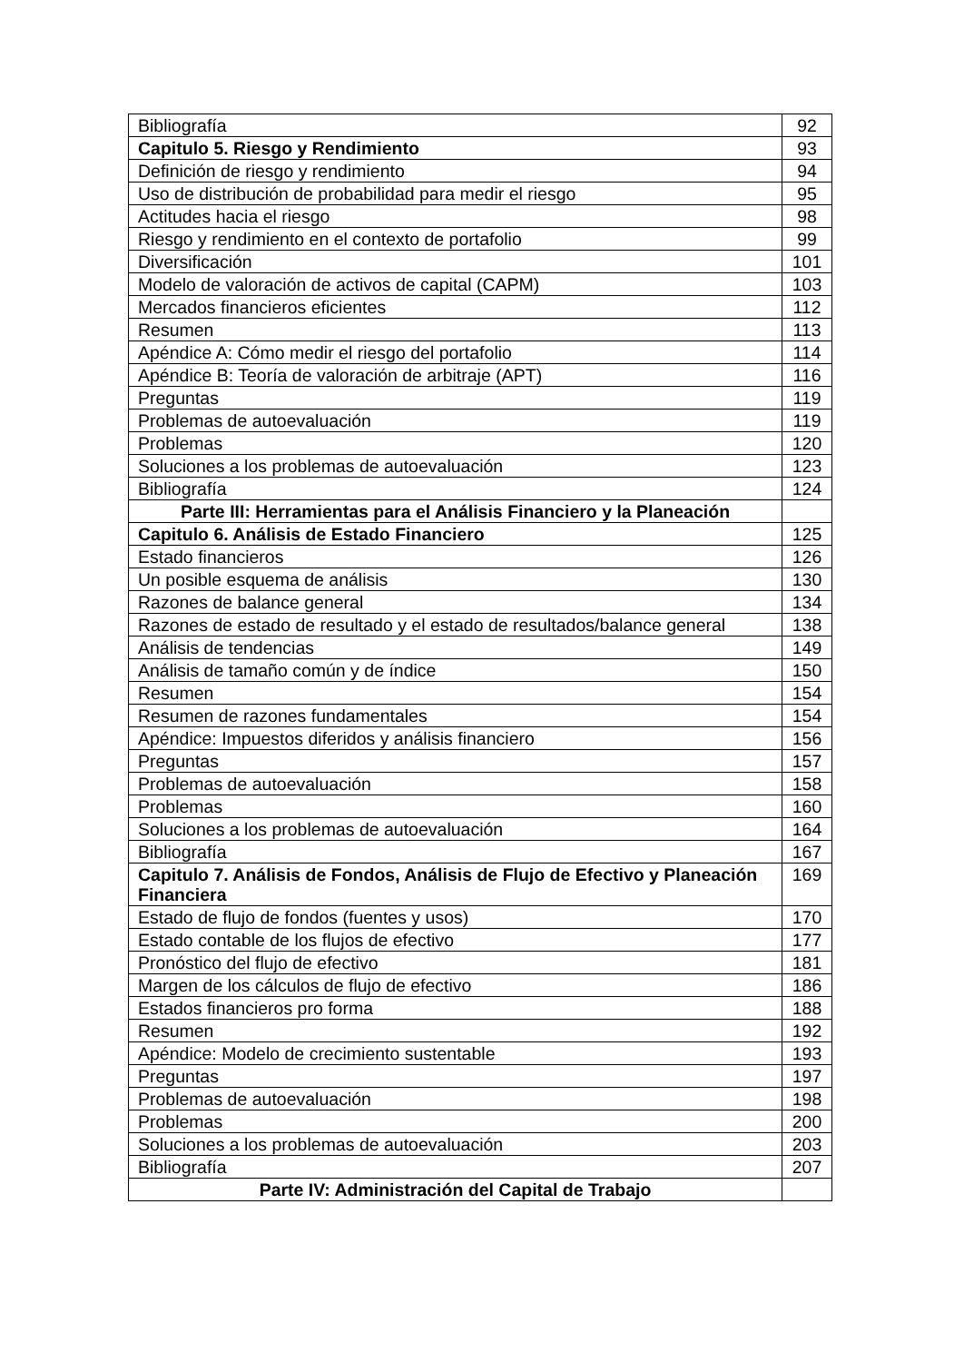| Bibliografía | 92 |
| Capitulo 5. Riesgo y Rendimiento | 93 |
| Definición de riesgo y rendimiento | 94 |
| Uso de distribución de probabilidad para medir el riesgo | 95 |
| Actitudes hacia el riesgo | 98 |
| Riesgo y rendimiento en el contexto de portafolio | 99 |
| Diversificación | 101 |
| Modelo de valoración de activos de capital (CAPM) | 103 |
| Mercados financieros eficientes | 112 |
| Resumen | 113 |
| Apéndice A: Cómo medir el riesgo del portafolio | 114 |
| Apéndice B: Teoría de valoración de arbitraje (APT) | 116 |
| Preguntas | 119 |
| Problemas de autoevaluación | 119 |
| Problemas | 120 |
| Soluciones a los problemas de autoevaluación | 123 |
| Bibliografía | 124 |
| Parte III: Herramientas para el Análisis Financiero y la Planeación | |
| Capitulo 6. Análisis de Estado Financiero | 125 |
| Estado financieros | 126 |
| Un posible esquema de análisis | 130 |
| Razones de balance general | 134 |
| Razones de estado de resultado y el estado de resultados/balance general | 138 |
| Análisis de tendencias | 149 |
| Análisis de tamaño común y de índice | 150 |
| Resumen | 154 |
| Resumen de razones fundamentales | 154 |
| Apéndice: Impuestos diferidos y análisis financiero | 156 |
| Preguntas | 157 |
| Problemas de autoevaluación | 158 |
| Problemas | 160 |
| Soluciones a los problemas de autoevaluación | 164 |
| Bibliografía | 167 |
| Capitulo 7. Análisis de Fondos, Análisis de Flujo de Efectivo y Planeación Financiera | 169 |
| Estado de flujo de fondos (fuentes y usos) | 170 |
| Estado contable de los flujos de efectivo | 177 |
| Pronóstico del flujo de efectivo | 181 |
| Margen de los cálculos de flujo de efectivo | 186 |
| Estados financieros pro forma | 188 |
| Resumen | 192 |
| Apéndice: Modelo de crecimiento sustentable | 193 |
| Preguntas | 197 |
| Problemas de autoevaluación | 198 |
| Problemas | 200 |
| Soluciones a los problemas de autoevaluación | 203 |
| Bibliografía | 207 |
| Parte IV: Administración del Capital de Trabajo | |